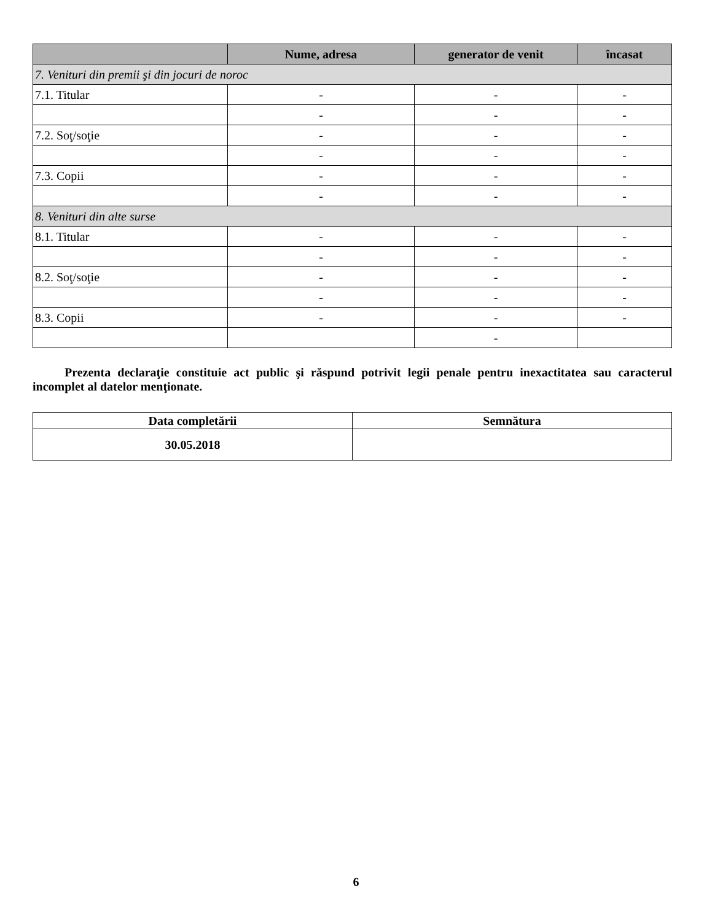| | Nume, adresa | generator de venit | încasat |
| --- | --- | --- | --- |
| 7. Venituri din premii şi din jocuri de noroc | | | |
| 7.1. Titular | - | - | - |
| | - | - | - |
| 7.2. Soţ/soţie | - | - | - |
| | - | - | - |
| 7.3. Copii | - | - | - |
| | - | - | - |
| 8. Venituri din alte surse | | | |
| 8.1. Titular | - | - | - |
| | - | - | - |
| 8.2. Soţ/soţie | - | - | - |
| | - | - | - |
| 8.3. Copii | - | - | - |
| | | - | |
Prezenta declaraţie constituie act public şi răspund potrivit legii penale pentru inexactitatea sau caracterul incomplet al datelor menţionate.
| Data completării | Semnătura |
| --- | --- |
| 30.05.2018 | |
6